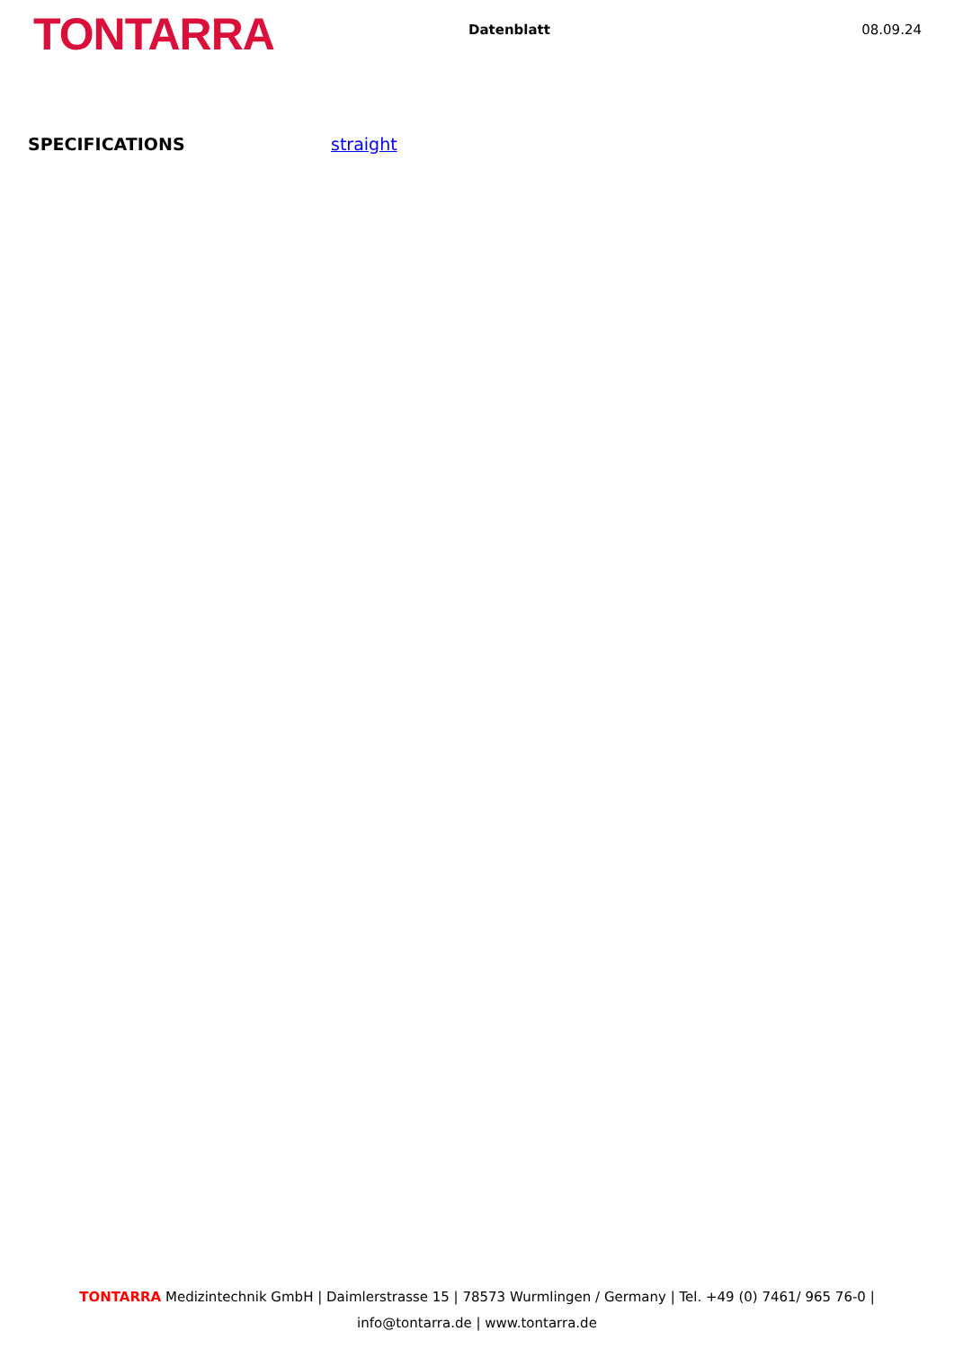TONTARRA
Datenblatt 08.09.24
SPECIFICATIONS straight
TONTARRA Medizintechnik GmbH | Daimlerstrasse 15 | 78573 Wurmlingen / Germany | Tel. +49 (0) 7461/ 965 76-0 |
info@tontarra.de | www.tontarra.de